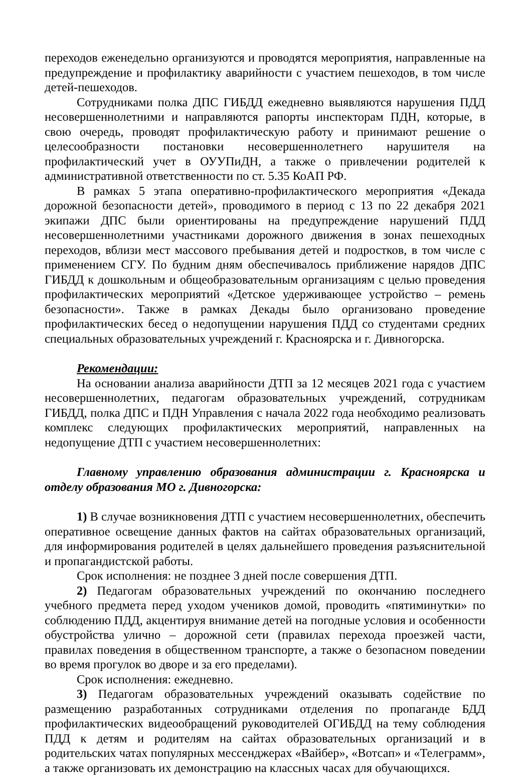переходов еженедельно организуются и проводятся мероприятия, направленные на предупреждение и профилактику аварийности с участием пешеходов, в том числе детей-пешеходов.
Сотрудниками полка ДПС ГИБДД ежедневно выявляются нарушения ПДД несовершеннолетними и направляются рапорты инспекторам ПДН, которые, в свою очередь, проводят профилактическую работу и принимают решение о целесообразности постановки несовершеннолетнего нарушителя на профилактический учет в ОУУПиДН, а также о привлечении родителей к административной ответственности по ст. 5.35 КоАП РФ.
В рамках 5 этапа оперативно-профилактического мероприятия «Декада дорожной безопасности детей», проводимого в период с 13 по 22 декабря 2021 экипажи ДПС были ориентированы на предупреждение нарушений ПДД несовершеннолетними участниками дорожного движения в зонах пешеходных переходов, вблизи мест массового пребывания детей и подростков, в том числе с применением СГУ. По будним дням обеспечивалось приближение нарядов ДПС ГИБДД к дошкольным и общеобразовательным организациям с целью проведения профилактических мероприятий «Детское удерживающее устройство – ремень безопасности». Также в рамках Декады было организовано проведение профилактических бесед о недопущении нарушения ПДД со студентами средних специальных образовательных учреждений г. Красноярска и г. Дивногорска.
Рекомендации:
На основании анализа аварийности ДТП за 12 месяцев 2021 года с участием несовершеннолетних, педагогам образовательных учреждений, сотрудникам ГИБДД, полка ДПС и ПДН Управления с начала 2022 года необходимо реализовать комплекс следующих профилактических мероприятий, направленных на недопущение ДТП с участием несовершеннолетних:
Главному управлению образования администрации г. Красноярска и отделу образования МО г. Дивногорска:
1) В случае возникновения ДТП с участием несовершеннолетних, обеспечить оперативное освещение данных фактов на сайтах образовательных организаций, для информирования родителей в целях дальнейшего проведения разъяснительной и пропагандистской работы.
Срок исполнения: не позднее 3 дней после совершения ДТП.
2) Педагогам образовательных учреждений по окончанию последнего учебного предмета перед уходом учеников домой, проводить «пятиминутки» по соблюдению ПДД, акцентируя внимание детей на погодные условия и особенности обустройства улично – дорожной сети (правилах перехода проезжей части, правилах поведения в общественном транспорте, а также о безопасном поведении во время прогулок во дворе и за его пределами).
Срок исполнения: ежедневно.
3) Педагогам образовательных учреждений оказывать содействие по размещению разработанных сотрудниками отделения по пропаганде БДД профилактических видеообращений руководителей ОГИБДД на тему соблюдения ПДД к детям и родителям на сайтах образовательных организаций и в родительских чатах популярных мессенджерах «Вайбер», «Вотсап» и «Телеграмм», а также организовать их демонстрацию на классных часах для обучающихся.